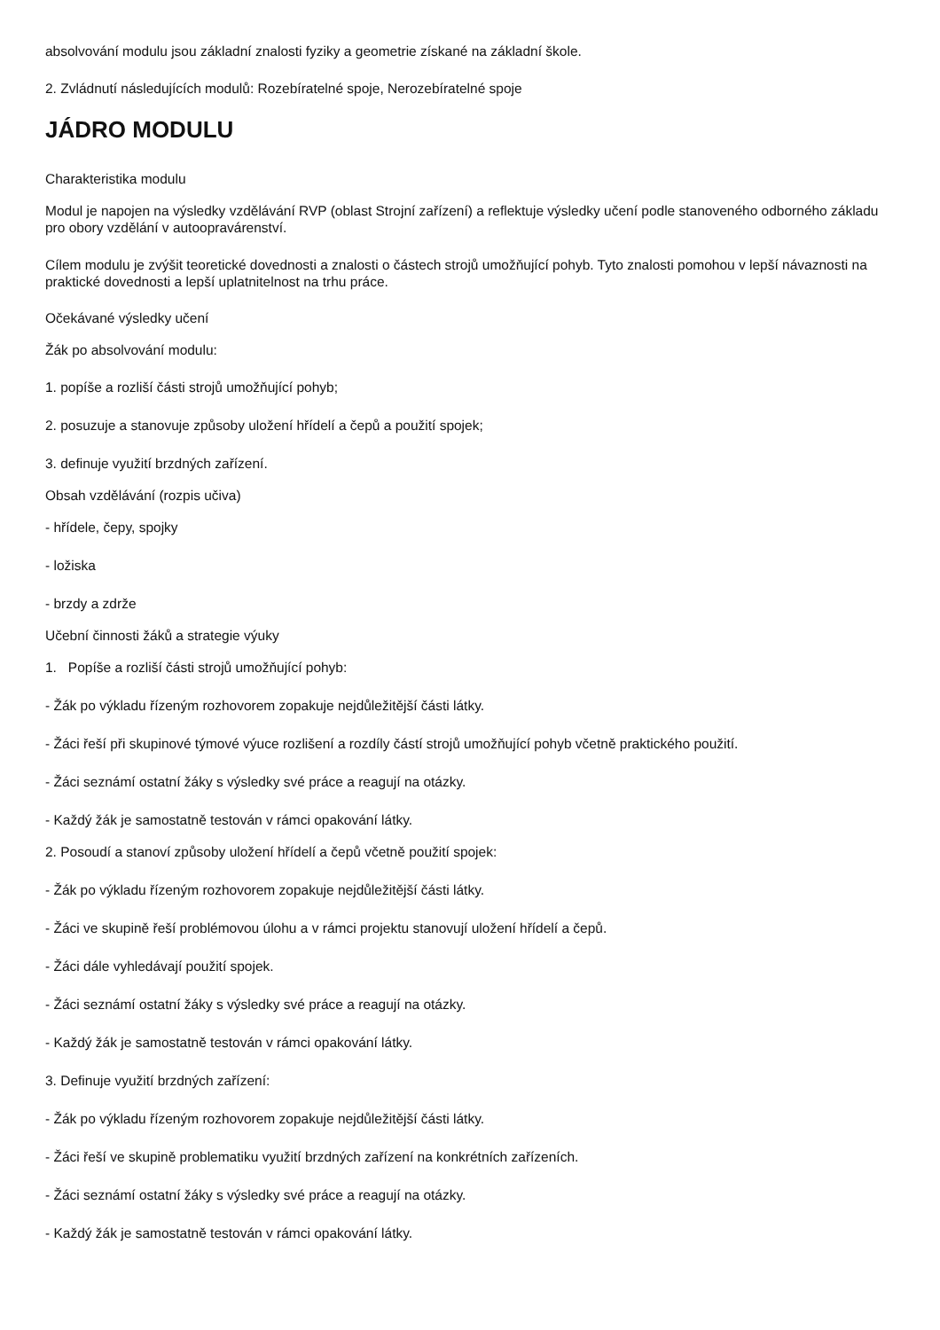absolvování modulu jsou základní znalosti fyziky a geometrie získané na základní škole.
2. Zvládnutí následujících modulů: Rozebíratelné spoje, Nerozebíratelné spoje
JÁDRO MODULU
Charakteristika modulu
Modul je napojen na výsledky vzdělávání RVP (oblast Strojní zařízení) a reflektuje výsledky učení podle stanoveného odborného základu pro obory vzdělání v autoopravárenství.
Cílem modulu je zvýšit teoretické dovednosti a znalosti o částech strojů umožňující pohyb. Tyto znalosti pomohou v lepší návaznosti na praktické dovednosti a lepší uplatnitelnost na trhu práce.
Očekávané výsledky učení
Žák po absolvování modulu:
1. popíše a rozliší části strojů umožňující pohyb;
2. posuzuje a stanovuje způsoby uložení hřídelí a čepů a použití spojek;
3. definuje využití brzdných zařízení.
Obsah vzdělávání (rozpis učiva)
- hřídele, čepy, spojky
- ložiska
- brzdy a zdrže
Učební činnosti žáků a strategie výuky
1. Popíše a rozliší části strojů umožňující pohyb:
- Žák po výkladu řízeným rozhovorem zopakuje nejdůležitější části látky.
- Žáci řeší při skupinové týmové výuce rozlišení a rozdíly částí strojů umožňující pohyb včetně praktického použití.
- Žáci seznámí ostatní žáky s výsledky své práce a reagují na otázky.
- Každý žák je samostatně testován v rámci opakování látky.
2. Posoudí a stanoví způsoby uložení hřídelí a čepů včetně použití spojek:
- Žák po výkladu řízeným rozhovorem zopakuje nejdůležitější části látky.
- Žáci ve skupině řeší problémovou úlohu a v rámci projektu stanovují uložení hřídelí a čepů.
- Žáci dále vyhledávají použití spojek.
- Žáci seznámí ostatní žáky s výsledky své práce a reagují na otázky.
- Každý žák je samostatně testován v rámci opakování látky.
3. Definuje využití brzdných zařízení:
- Žák po výkladu řízeným rozhovorem zopakuje nejdůležitější části látky.
- Žáci řeší ve skupině problematiku využití brzdných zařízení na konkrétních zařízeních.
- Žáci seznámí ostatní žáky s výsledky své práce a reagují na otázky.
- Každý žák je samostatně testován v rámci opakování látky.